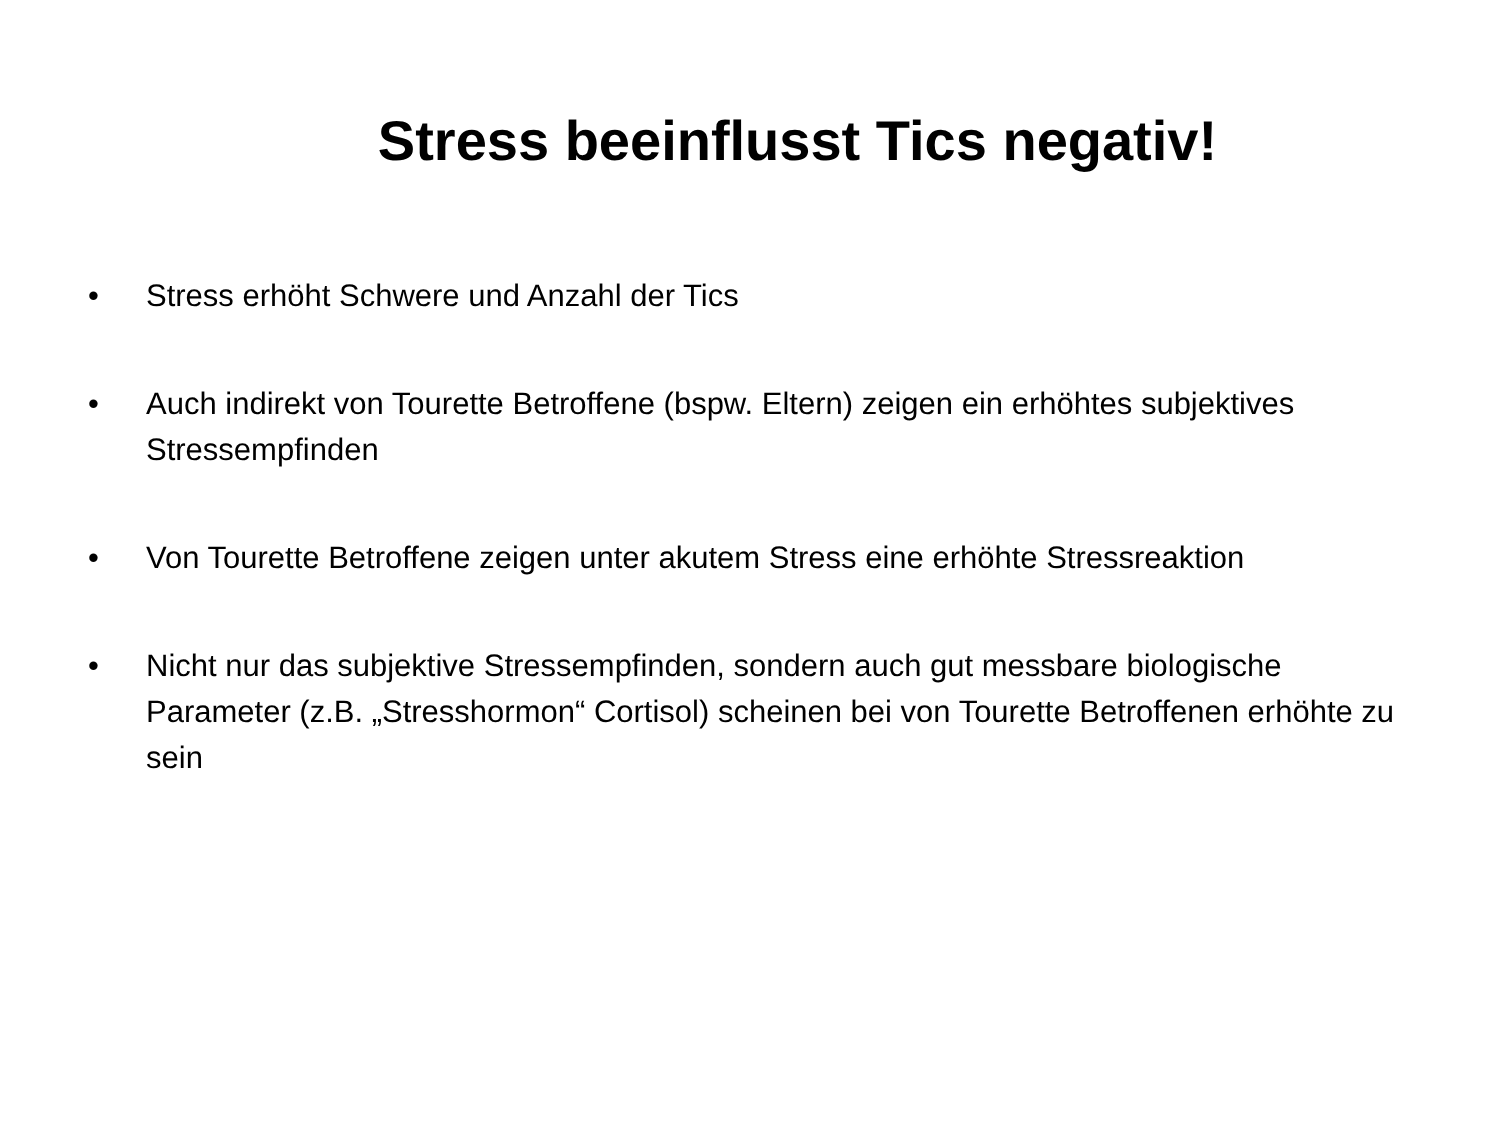Stress beeinflusst Tics negativ!
• Stress erhöht Schwere und Anzahl der Tics
• Auch indirekt von Tourette Betroffene (bspw. Eltern) zeigen ein erhöhtes subjektives Stressempfinden
• Von Tourette Betroffene zeigen unter akutem Stress eine erhöhte Stressreaktion
• Nicht nur das subjektive Stressempfinden, sondern auch gut messbare biologische Parameter (z.B. „Stresshormon“ Cortisol) scheinen bei von Tourette Betroffenen erhöhte zu sein